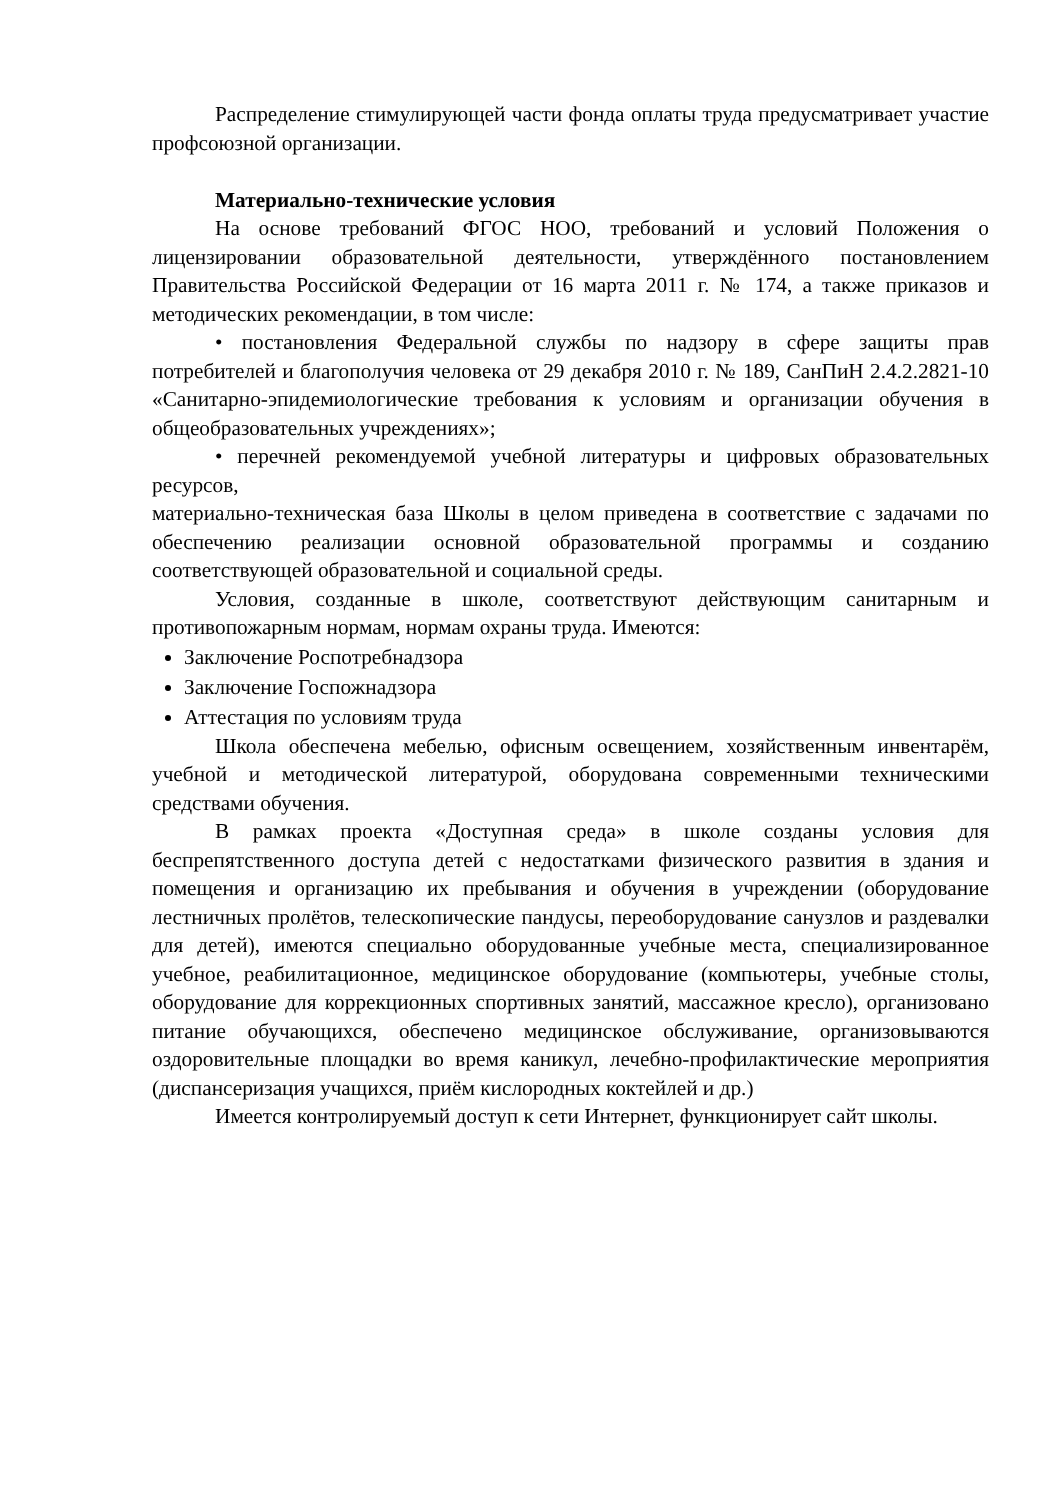Распределение стимулирующей части фонда оплаты труда предусматривает участие профсоюзной организации.
Материально-технические условия
На основе требований ФГОС НОО, требований и условий Положения о лицензировании образовательной деятельности, утверждённого постановлением Правительства Российской Федерации от 16 марта 2011 г. № 174, а также приказов и методических рекомендации, в том числе:
• постановления Федеральной службы по надзору в сфере защиты прав потребителей и благополучия человека от 29 декабря 2010 г. № 189, СанПиН 2.4.2.2821-10 «Санитарно-эпидемиологические требования к условиям и организации обучения в общеобразовательных учреждениях»;
• перечней рекомендуемой учебной литературы и цифровых образовательных ресурсов,
материально-техническая база Школы в целом приведена в соответствие с задачами по обеспечению реализации основной образовательной программы и созданию соответствующей образовательной и социальной среды.
Условия, созданные в школе, соответствуют действующим санитарным и противопожарным нормам, нормам охраны труда. Имеются:
Заключение Роспотребнадзора
Заключение Госпожнадзора
Аттестация по условиям труда
Школа обеспечена мебелью, офисным освещением, хозяйственным инвентарём, учебной и методической литературой, оборудована современными техническими средствами обучения.
В рамках проекта «Доступная среда» в школе созданы условия для беспрепятственного доступа детей с недостатками физического развития в здания и помещения и организацию их пребывания и обучения в учреждении (оборудование лестничных пролётов, телескопические пандусы, переоборудование санузлов и раздевалки для детей), имеются специально оборудованные учебные места, специализированное учебное, реабилитационное, медицинское оборудование (компьютеры, учебные столы, оборудование для коррекционных спортивных занятий, массажное кресло), организовано питание обучающихся, обеспечено медицинское обслуживание, организовываются оздоровительные площадки во время каникул, лечебно-профилактические мероприятия (диспансеризация учащихся, приём кислородных коктейлей и др.)
Имеется контролируемый доступ к сети Интернет, функционирует сайт школы.